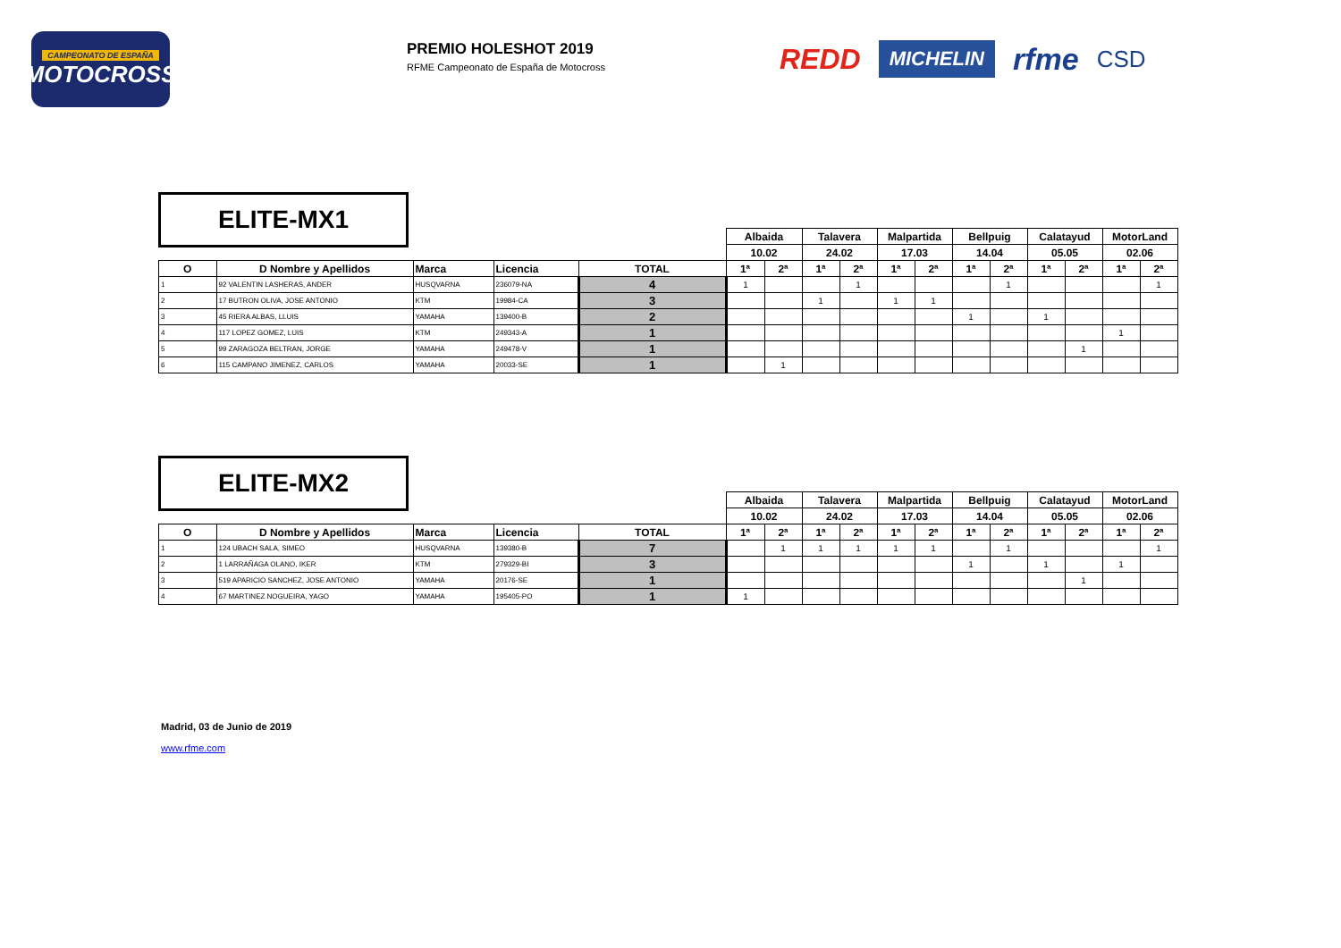CAMPEONATO DE ESPAÑA
MOTOCROSS
PREMIO HOLESHOT 2019
RFME Campeonato de España de Motocross
REDD MICHELIN rfme CSD
ELITE-MX1
| | | | | | Albaida | | Talavera | | Malpartida | | Bellpuig | | Calatayud | | MotorLand | |
| | | | | | 10.02 | | 24.02 | | 17.03 | | 14.04 | | 05.05 | | 02.06 | |
| O | D Nombre y Apellidos | Marca | Licencia | TOTAL | 1ª | 2ª | 1ª | 2ª | 1ª | 2ª | 1ª | 2ª | 1ª | 2ª | 1ª | 2ª |
| 1 | 92 VALENTIN LASHERAS, ANDER | HUSQVARNA | 236079-NA | 4 | 1 | | | 1 | | | | 1 | | | | 1 |
| 2 | 17 BUTRON OLIVA, JOSE ANTONIO | KTM | 19984-CA | 3 | | | 1 | | 1 | 1 | | | | | | |
| 3 | 45 RIERA ALBAS, LLUIS | YAMAHA | 139400-B | 2 | | | | | | | 1 | | 1 | | | |
| 4 | 117 LOPEZ GOMEZ, LUIS | KTM | 249343-A | 1 | | | | | | | | | | | 1 | |
| 5 | 99 ZARAGOZA BELTRAN, JORGE | YAMAHA | 249478-V | 1 | | | | | | | | | | 1 | | |
| 6 | 115 CAMPANO JIMENEZ, CARLOS | YAMAHA | 20033-SE | 1 | | 1 | | | | | | | | | | |
ELITE-MX2
| | | | | | Albaida | | Talavera | | Malpartida | | Bellpuig | | Calatayud | | MotorLand | |
| | | | | | 10.02 | | 24.02 | | 17.03 | | 14.04 | | 05.05 | | 02.06 | |
| O | D Nombre y Apellidos | Marca | Licencia | TOTAL | 1ª | 2ª | 1ª | 2ª | 1ª | 2ª | 1ª | 2ª | 1ª | 2ª | 1ª | 2ª |
| 1 | 124 UBACH SALA, SIMEO | HUSQVARNA | 139380-B | 7 | | 1 | 1 | 1 | 1 | 1 | | 1 | | | | 1 |
| 2 | 1 LARRAÑAGA OLANO, IKER | KTM | 279329-BI | 3 | | | | | | | 1 | | 1 | | 1 | |
| 3 | 519 APARICIO SANCHEZ, JOSE ANTONIO | YAMAHA | 20176-SE | 1 | | | | | | | | | | 1 | | |
| 4 | 67 MARTINEZ NOGUEIRA, YAGO | YAMAHA | 195405-PO | 1 | 1 | | | | | | | | | | | |
Madrid, 03 de Junio de 2019
www.rfme.com